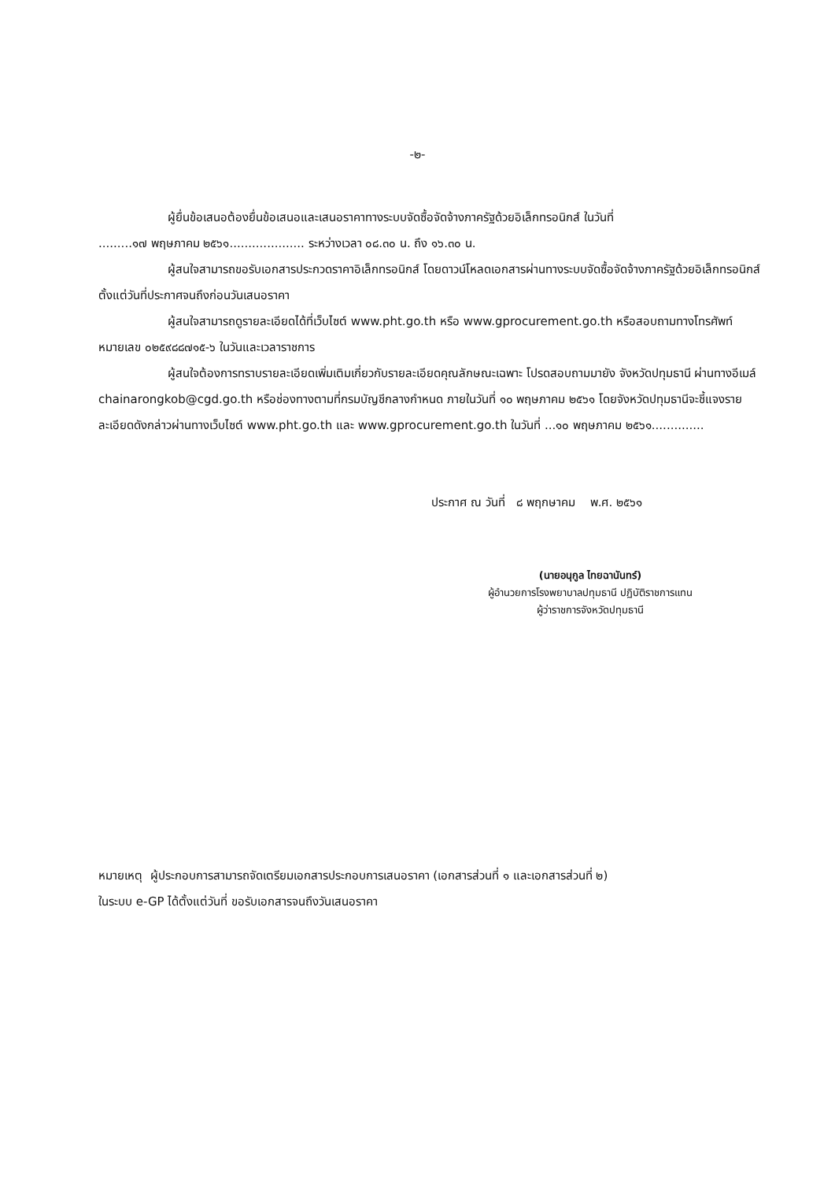-๒-
ผู้ยื่นข้อเสนอต้องยื่นข้อเสนอและเสนอราคาทางระบบจัดซื้อจัดจ้างภาครัฐด้วยอิเล็กทรอนิกส์ ในวันที่
.........๑๗ พฤษภาคม ๒๕๖๑.................... ระหว่างเวลา ๐๘.๓๐ น. ถึง ๑๖.๓๐ น.
ผู้สนใจสามารถขอรับเอกสารประกวดราคาอิเล็กทรอนิกส์ โดยดาวน์โหลดเอกสารผ่านทางระบบจัดซื้อจัดจ้างภาครัฐด้วยอิเล็กทรอนิกส์ตั้งแต่วันที่ประกาศจนถึงก่อนวันเสนอราคา
ผู้สนใจสามารถดูรายละเอียดได้ที่เว็บไซต์ www.pht.go.th หรือ www.gprocurement.go.th หรือสอบถามทางโทรศัพท์หมายเลข ๐๒๕๙๘๘๗๑๕-๖ ในวันและเวลาราชการ
ผู้สนใจต้องการทราบรายละเอียดเพิ่มเติมเกี่ยวกับรายละเอียดคุณลักษณะเฉพาะ โปรดสอบถามมายัง จังหวัดปทุมธานี ผ่านทางอีเมล์ chainarongkob@cgd.go.th หรือช่องทางตามที่กรมบัญชีกลางกำหนด ภายในวันที่ ๑๐ พฤษภาคม ๒๕๖๑ โดยจังหวัดปทุมธานีจะชี้แจงรายละเอียดดังกล่าวผ่านทางเว็บไซต์ www.pht.go.th และ www.gprocurement.go.th ในวันที่ ...๑๐ พฤษภาคม ๒๕๖๑..............
ประกาศ ณ วันที่ ๘ พฤกษาคม พ.ศ. ๒๕๖๑
(นายอนุกูล ไทยฉานันทร์)
ผู้อำนวยการโรงพยาบาลปทุมธานี ปฏิบัติราชการแทน
ผู้ว่าราชการจังหวัดปทุมธานี
หมายเหตุ ผู้ประกอบการสามารถจัดเตรียมเอกสารประกอบการเสนอราคา (เอกสารส่วนที่ ๑ และเอกสารส่วนที่ ๒)
ในระบบ e-GP ได้ตั้งแต่วันที่ ขอรับเอกสารจนถึงวันเสนอราคา